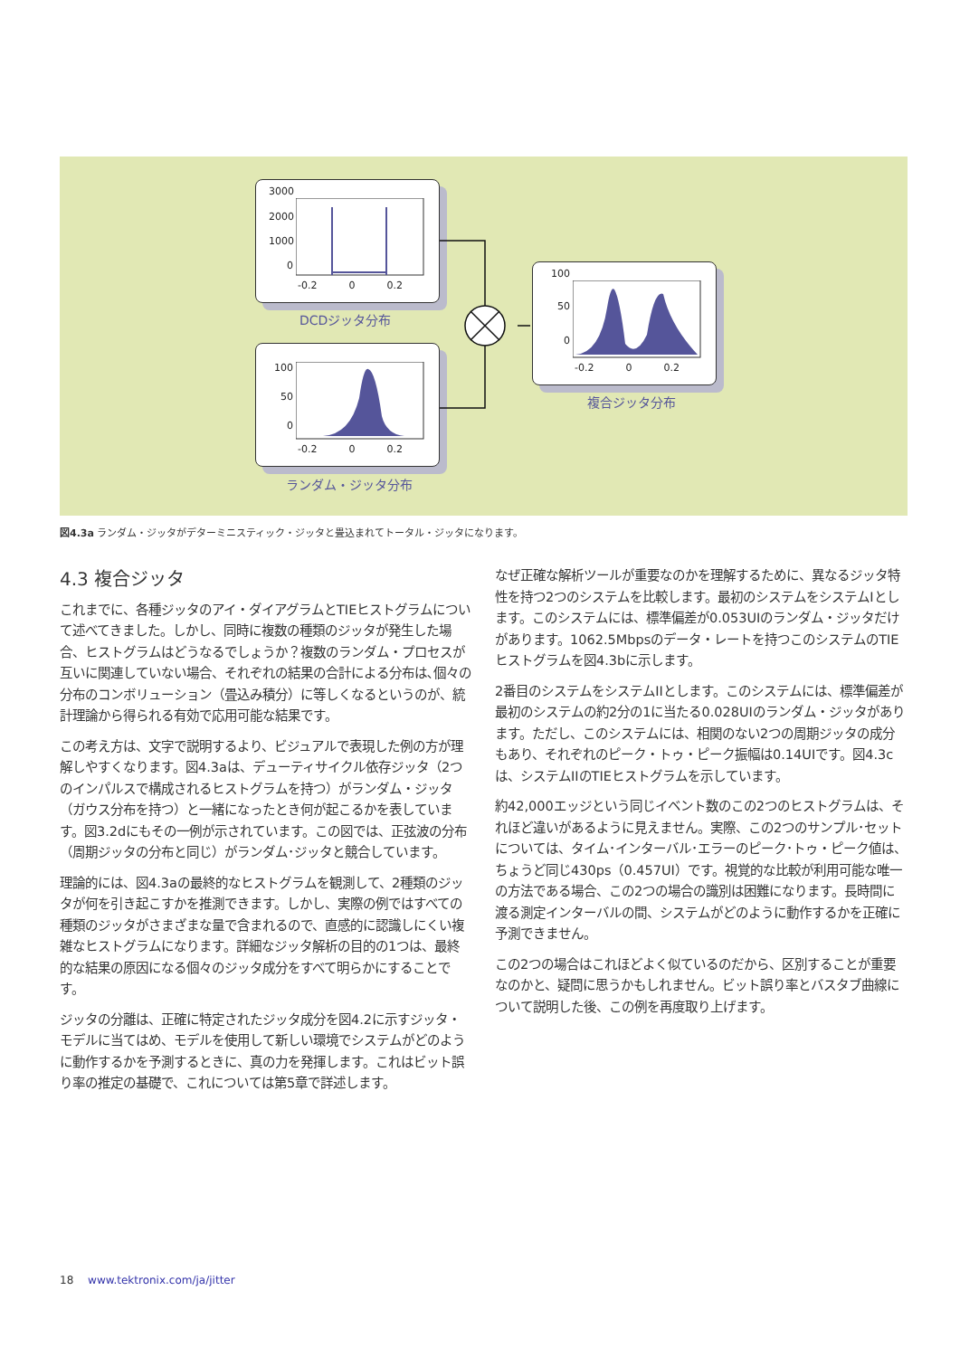3000
2000
1000
0
-0.2 0 0.2
DCDジッタ分布
100
50
0
-0.2 0 0.2
ランダム・ジッタ分布
100
50
0
-0.2 0 0.2
複合ジッタ分布
図4.3a ランダム・ジッタがデターミニスティック・ジッタと畳込まれてトータル・ジッタになります。
4.3 複合ジッタ
これまでに、各種ジッタのアイ・ダイアグラムとTIEヒストグラムについて述べてきました。しかし、同時に複数の種類のジッタが発生した場合、ヒストグラムはどうなるでしょうか？複数のランダム・プロセスが互いに関連していない場合、それぞれの結果の合計による分布は､個々の分布のコンボリューション（畳込み積分）に等しくなるというのが、統計理論から得られる有効で応用可能な結果です。
この考え方は、文字で説明するより、ビジュアルで表現した例の方が理解しやすくなります。図4.3aは、デューティサイクル依存ジッタ（2つのインパルスで構成されるヒストグラムを持つ）がランダム・ジッタ（ガウス分布を持つ）と一緒になったとき何が起こるかを表しています。図3.2dにもその一例が示されています。この図では、正弦波の分布（周期ジッタの分布と同じ）がランダム･ジッタと競合しています。
理論的には、図4.3aの最終的なヒストグラムを観測して、2種類のジッタが何を引き起こすかを推測できます。しかし、実際の例ではすべての種類のジッタがさまざまな量で含まれるので、直感的に認識しにくい複雑なヒストグラムになります。詳細なジッタ解析の目的の1つは、最終的な結果の原因になる個々のジッタ成分をすべて明らかにすることです。
ジッタの分離は、正確に特定されたジッタ成分を図4.2に示すジッタ・モデルに当てはめ、モデルを使用して新しい環境でシステムがどのように動作するかを予測するときに、真の力を発揮します。これはビット誤り率の推定の基礎で、これについては第5章で詳述します。
なぜ正確な解析ツールが重要なのかを理解するために、異なるジッタ特性を持つ2つのシステムを比較します。最初のシステムをシステムIとします。このシステムには、標準偏差が0.053UIのランダム・ジッタだけがあります。1062.5Mbpsのデータ・レートを持つこのシステムのTIEヒストグラムを図4.3bに示します。
2番目のシステムをシステムIIとします。このシステムには、標準偏差が最初のシステムの約2分の1に当たる0.028UIのランダム・ジッタがあります。ただし、このシステムには、相関のない2つの周期ジッタの成分もあり、それぞれのピーク・トゥ・ピーク振幅は0.14UIです。図4.3cは、システムIIのTIEヒストグラムを示しています。
約42,000エッジという同じイベント数のこの2つのヒストグラムは、それほど違いがあるように見えません。実際、この2つのサンプル･セットについては、タイム･インターバル･エラーのピーク･トゥ・ピーク値は、ちょうど同じ430ps（0.457UI）です。視覚的な比較が利用可能な唯一の方法である場合、この2つの場合の識別は困難になります。長時間に渡る測定インターバルの間、システムがどのように動作するかを正確に予測できません。
この2つの場合はこれほどよく似ているのだから、区別することが重要なのかと、疑問に思うかもしれません。ビット誤り率とバスタブ曲線について説明した後、この例を再度取り上げます。
18 www.tektronix.com/ja/jitter